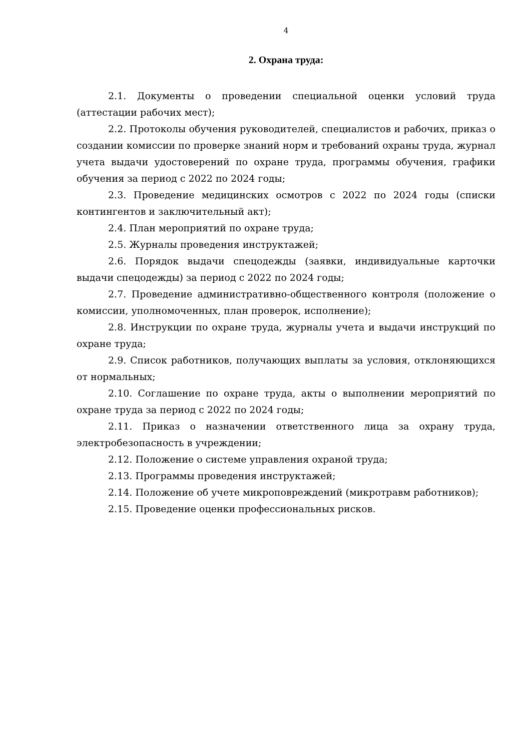4
2. Охрана труда:
2.1. Документы о проведении специальной оценки условий труда (аттестации рабочих мест);
2.2. Протоколы обучения руководителей, специалистов и рабочих, приказ о создании комиссии по проверке знаний норм и требований охраны труда, журнал учета выдачи удостоверений по охране труда, программы обучения, графики обучения за период с 2022 по 2024 годы;
2.3. Проведение медицинских осмотров с 2022 по 2024 годы (списки контингентов и заключительный акт);
2.4. План мероприятий по охране труда;
2.5. Журналы проведения инструктажей;
2.6. Порядок выдачи спецодежды (заявки, индивидуальные карточки выдачи спецодежды) за период с 2022 по 2024 годы;
2.7. Проведение административно-общественного контроля (положение о комиссии, уполномоченных, план проверок, исполнение);
2.8. Инструкции по охране труда, журналы учета и выдачи инструкций по охране труда;
2.9. Список работников, получающих выплаты за условия, отклоняющихся от нормальных;
2.10. Соглашение по охране труда, акты о выполнении мероприятий по охране труда за период с 2022 по 2024 годы;
2.11. Приказ о назначении ответственного лица за охрану труда, электробезопасность в учреждении;
2.12. Положение о системе управления охраной труда;
2.13. Программы проведения инструктажей;
2.14. Положение об учете микроповреждений (микротравм работников);
2.15. Проведение оценки профессиональных рисков.